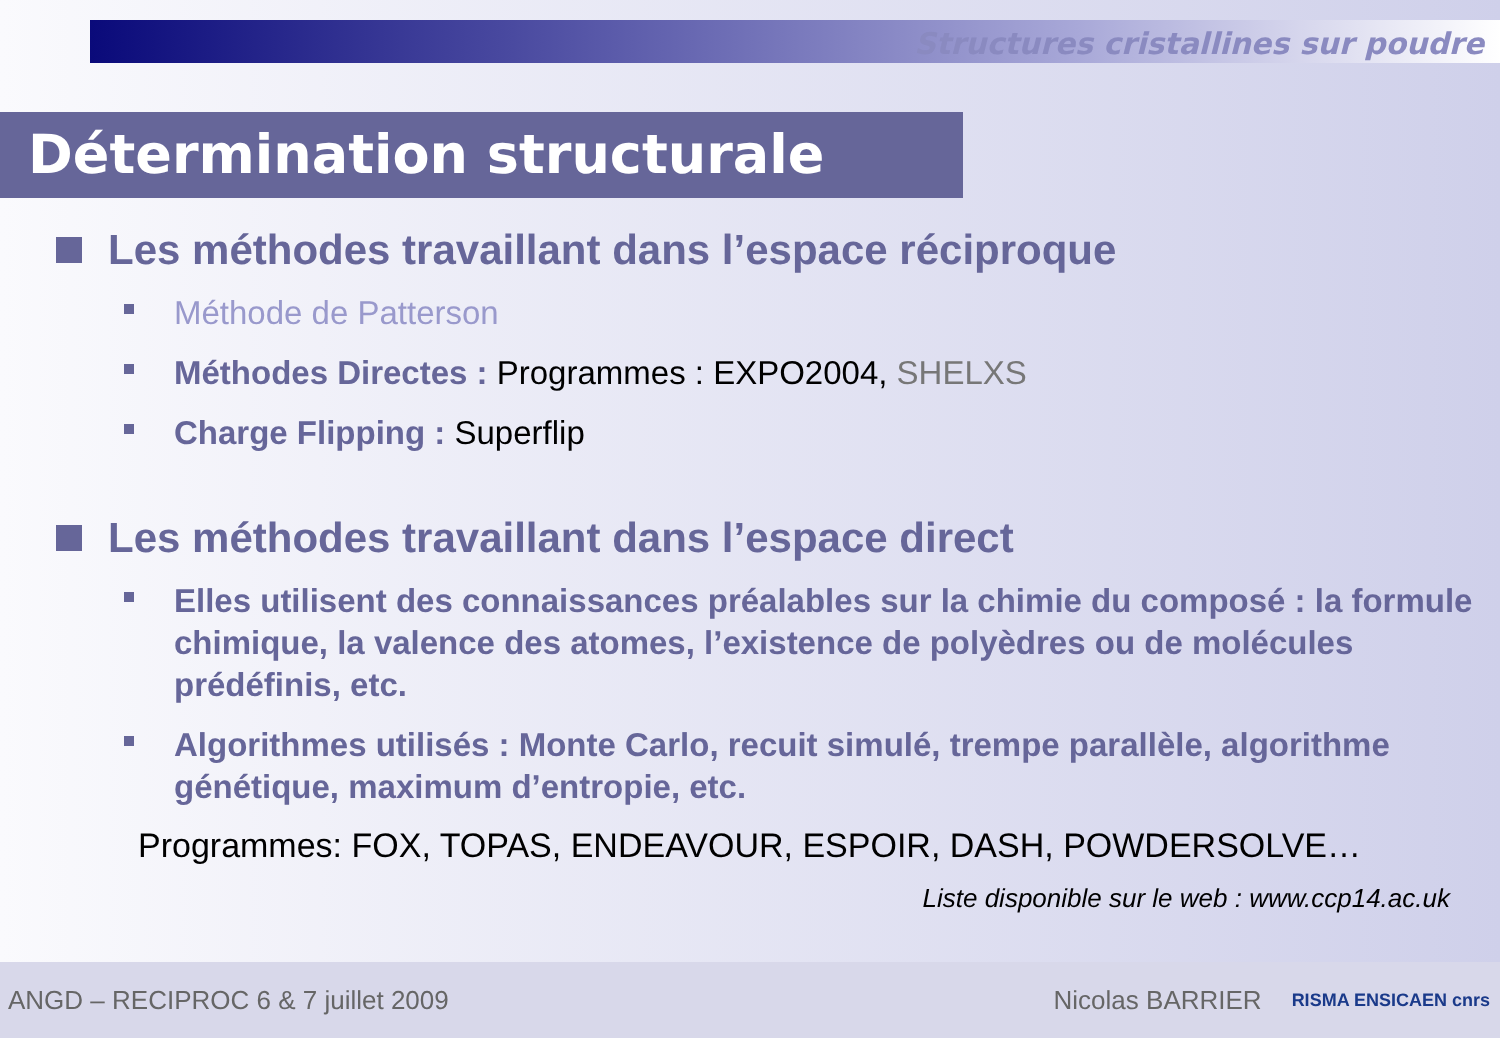Structures cristallines sur poudre
Détermination structurale
Les méthodes travaillant dans l’espace réciproque
Méthode de Patterson
Méthodes Directes : Programmes : EXPO2004, SHELXS
Charge Flipping : Superflip
Les méthodes travaillant dans l’espace direct
Elles utilisent des connaissances préalables sur la chimie du composé : la formule chimique, la valence des atomes, l’existence de polyèdres ou de molécules prédéfinis, etc.
Algorithmes utilisés : Monte Carlo, recuit simulé, trempe parallèle, algorithme génétique, maximum d’entropie, etc.
Programmes: FOX, TOPAS, ENDEAVOUR, ESPOIR, DASH, POWDERSOLVE…
Liste disponible sur le web : www.ccp14.ac.uk
ANGD – RECIPROC 6 & 7 juillet 2009 Nicolas BARRIER RISMA ENSICAEN cnrs